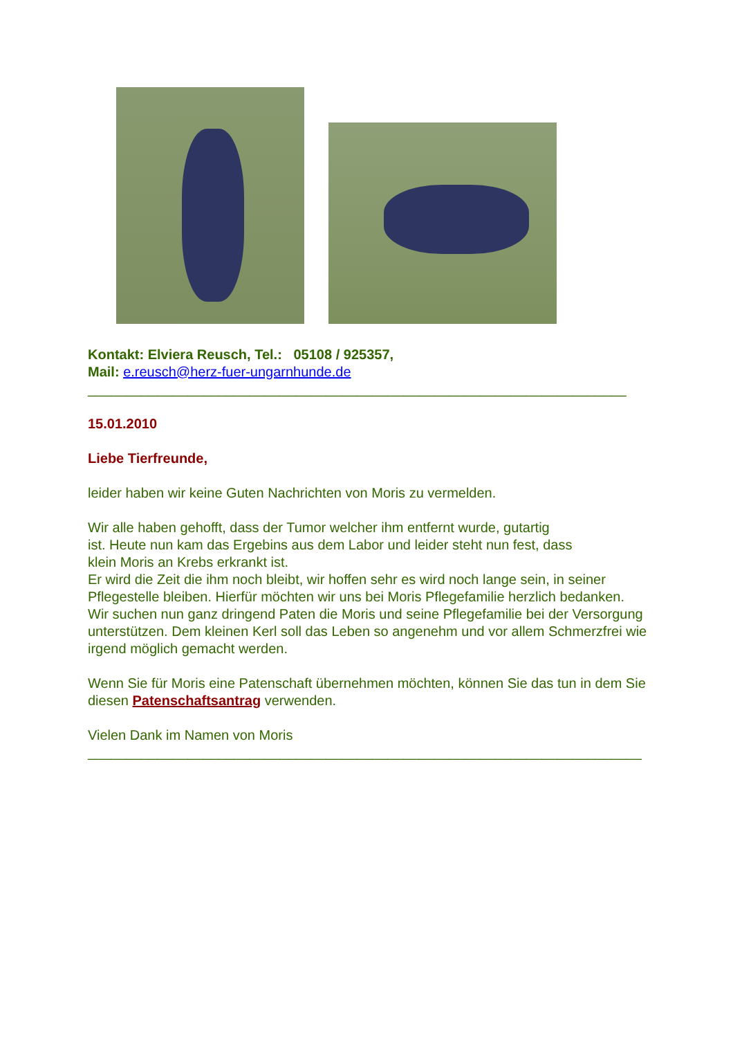Kontakt: Elviera Reusch, Tel.: 05108 / 925357,
Mail: e.reusch@herz-fuer-ungarnhunde.de
______________________________________________________________________
15.01.2010
Liebe Tierfreunde,
leider haben wir keine Guten Nachrichten von Moris zu vermelden.
Wir alle haben gehofft, dass der Tumor welcher ihm entfernt wurde, gutartig
ist. Heute nun kam das Ergebins aus dem Labor und leider steht nun fest, dass
klein Moris an Krebs erkrankt ist.
Er wird die Zeit die ihm noch bleibt, wir hoffen sehr es wird noch lange sein, in seiner Pflegestelle bleiben. Hierfür möchten wir uns bei Moris Pflegefamilie herzlich bedanken.
Wir suchen nun ganz dringend Paten die Moris und seine Pflegefamilie bei der Versorgung unterstützen. Dem kleinen Kerl soll das Leben so angenehm und vor allem Schmerzfrei wie irgend möglich gemacht werden.
Wenn Sie für Moris eine Patenschaft übernehmen möchten, können Sie das tun in dem Sie diesen Patenschaftsantrag verwenden.
Vielen Dank im Namen von Moris
________________________________________________________________________